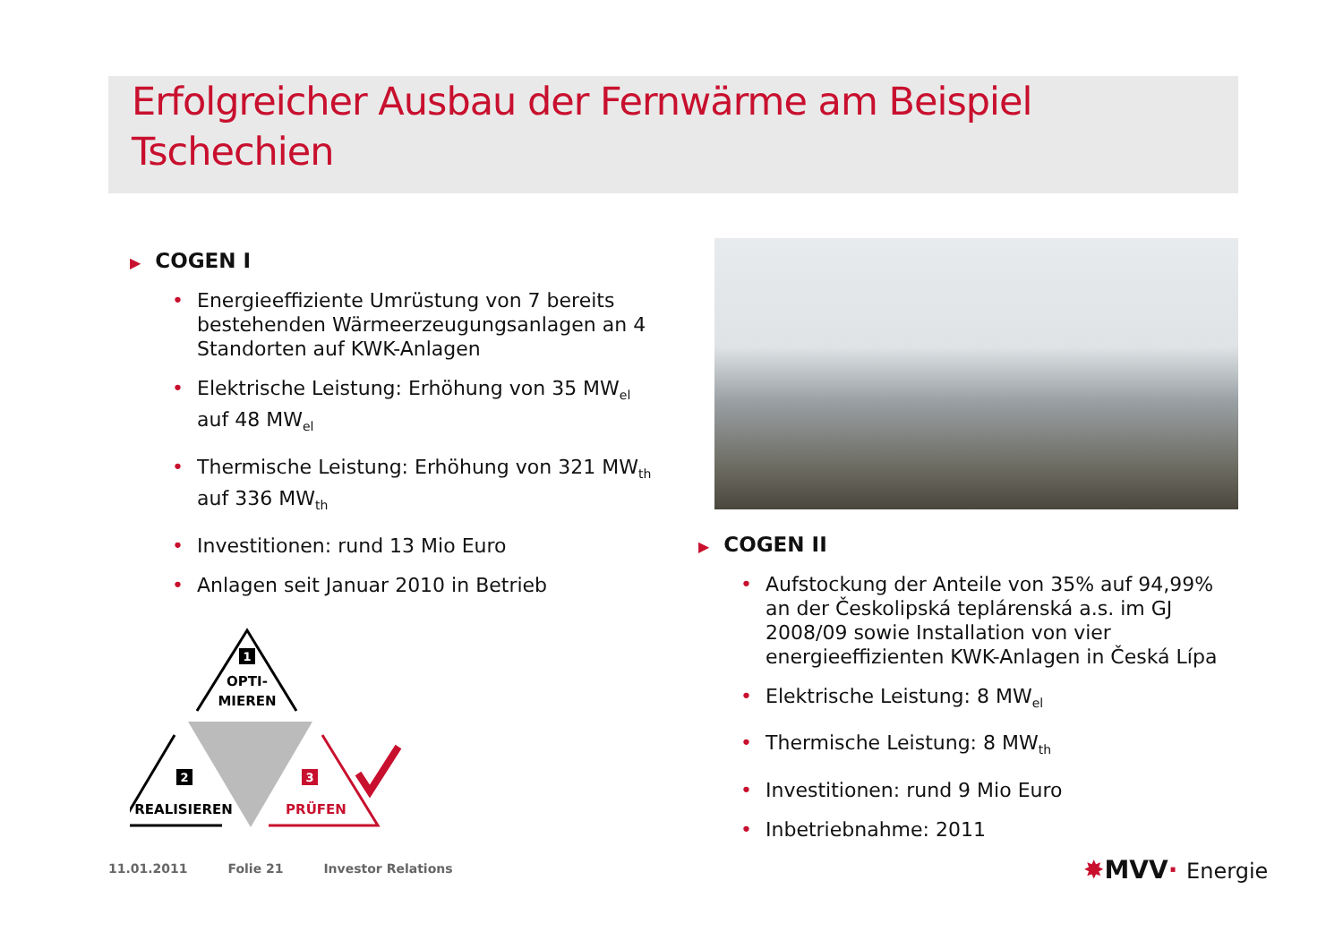Erfolgreicher Ausbau der Fernwärme am Beispiel Tschechien
▶ COGEN I
Energieeffiziente Umrüstung von 7 bereits bestehenden Wärmeerzeugungsanlagen an 4 Standorten auf KWK-Anlagen
Elektrische Leistung: Erhöhung von 35 MW<sub>el</sub> auf 48 MW<sub>el</sub>
Thermische Leistung: Erhöhung von 321 MW<sub>th</sub> auf 336 MW<sub>th</sub>
Investitionen: rund 13 Mio Euro
Anlagen seit Januar 2010 in Betrieb
1
OPTI-
MIEREN
2
REALISIEREN
3
PRÜFEN
▶ COGEN II
Aufstockung der Anteile von 35% auf 94,99% an der Českolipská teplárenská a.s. im GJ 2008/09 sowie Installation von vier energieeffizienten KWK-Anlagen in Česká Lípa
Elektrische Leistung: 8 MW<sub>el</sub>
Thermische Leistung: 8 MW<sub>th</sub>
Investitionen: rund 9 Mio Euro
Inbetriebnahme: 2011
11.01.2011 Folie 21 Investor Relations
✸MVV· Energie